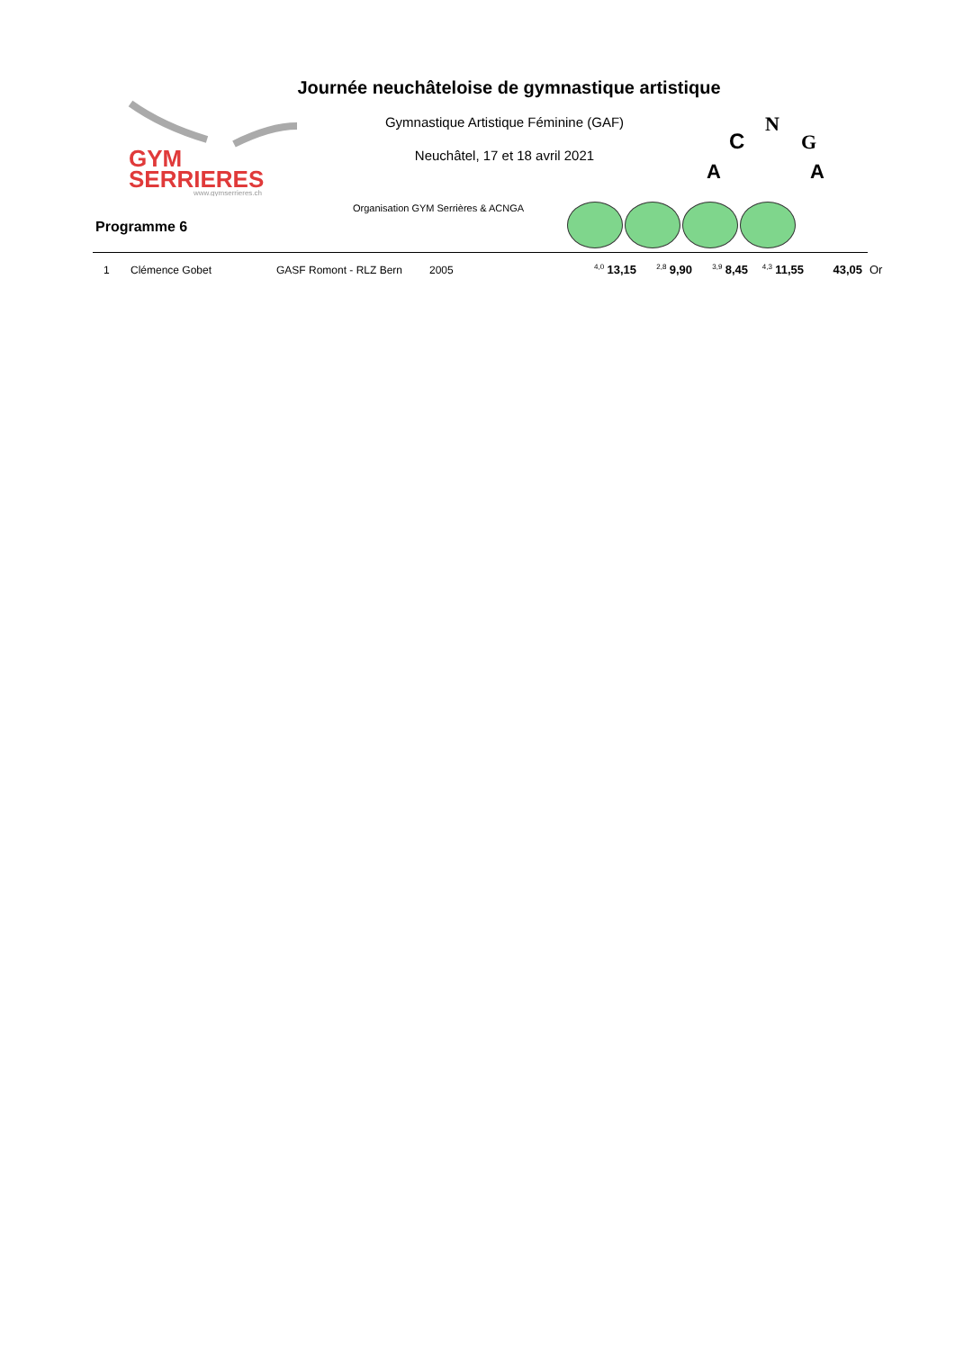GYM
SERRIERES
www.gymserrieres.ch
N
C
G
A
A
Journée neuchâteloise de gymnastique artistique
Gymnastique Artistique Féminine (GAF)
Neuchâtel, 17 et 18 avril 2021
Organisation GYM Serrières & ACNGA
Programme 6
| 1 | Clémence Gobet | GASF Romont - RLZ Bern | 2005 | <sup>4,0</sup> 13,15 | <sup>2,8</sup> 9,90 | <sup>3,9</sup> 8,45 | <sup>4,3</sup> 11,55 | 43,05 | Or |